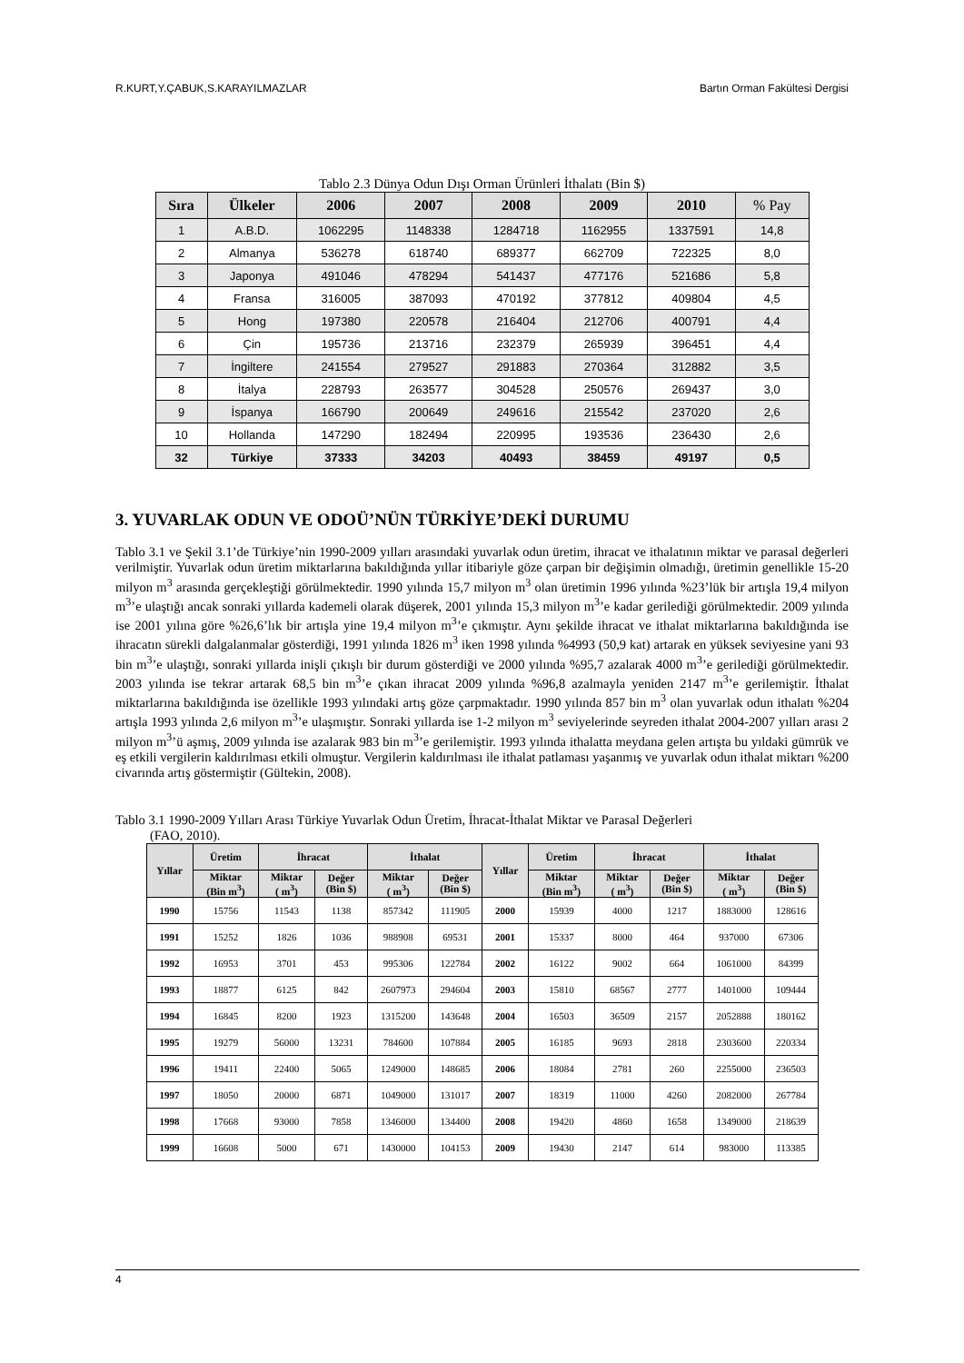R.KURT,Y.ÇABUK,S.KARAYILMAZLAR Bartın Orman Fakültesi Dergisi
Tablo 2.3 Dünya Odun Dışı Orman Ürünleri İthalatı (Bin $)
| Sıra | Ülkeler | 2006 | 2007 | 2008 | 2009 | 2010 | % Pay |
| --- | --- | --- | --- | --- | --- | --- | --- |
| 1 | A.B.D. | 1062295 | 1148338 | 1284718 | 1162955 | 1337591 | 14,8 |
| 2 | Almanya | 536278 | 618740 | 689377 | 662709 | 722325 | 8,0 |
| 3 | Japonya | 491046 | 478294 | 541437 | 477176 | 521686 | 5,8 |
| 4 | Fransa | 316005 | 387093 | 470192 | 377812 | 409804 | 4,5 |
| 5 | Hong | 197380 | 220578 | 216404 | 212706 | 400791 | 4,4 |
| 6 | Çin | 195736 | 213716 | 232379 | 265939 | 396451 | 4,4 |
| 7 | İngiltere | 241554 | 279527 | 291883 | 270364 | 312882 | 3,5 |
| 8 | İtalya | 228793 | 263577 | 304528 | 250576 | 269437 | 3,0 |
| 9 | İspanya | 166790 | 200649 | 249616 | 215542 | 237020 | 2,6 |
| 10 | Hollanda | 147290 | 182494 | 220995 | 193536 | 236430 | 2,6 |
| 32 | Türkiye | 37333 | 34203 | 40493 | 38459 | 49197 | 0,5 |
3. YUVARLAK ODUN VE ODOÜ’NÜN TÜRKİYE’DEKİ DURUMU
Tablo 3.1 ve Şekil 3.1’de Türkiye’nin 1990-2009 yılları arasındaki yuvarlak odun üretim, ihracat ve ithalatının miktar ve parasal değerleri verilmiştir. Yuvarlak odun üretim miktarlarına bakıldığında yıllar itibariyle göze çarpan bir değişimin olmadığı, üretimin genellikle 15-20 milyon m<sup>3</sup> arasında gerçekleştiği görülmektedir. 1990 yılında 15,7 milyon m<sup>3</sup> olan üretimin 1996 yılında %23’lük bir artışla 19,4 milyon m<sup>3</sup>’e ulaştığı ancak sonraki yıllarda kademeli olarak düşerek, 2001 yılında 15,3 milyon m<sup>3</sup>’e kadar gerilediği görülmektedir. 2009 yılında ise 2001 yılına göre %26,6’lık bir artışla yine 19,4 milyon m<sup>3</sup>’e çıkmıştır. Aynı şekilde ihracat ve ithalat miktarlarına bakıldığında ise ihracatın sürekli dalgalanmalar gösterdiği, 1991 yılında 1826 m<sup>3</sup> iken 1998 yılında %4993 (50,9 kat) artarak en yüksek seviyesine yani 93 bin m<sup>3</sup>’e ulaştığı, sonraki yıllarda inişli çıkışlı bir durum gösterdiği ve 2000 yılında %95,7 azalarak 4000 m<sup>3</sup>’e gerilediği görülmektedir. 2003 yılında ise tekrar artarak 68,5 bin m<sup>3</sup>’e çıkan ihracat 2009 yılında %96,8 azalmayla yeniden 2147 m<sup>3</sup>’e gerilemiştir. İthalat miktarlarına bakıldığında ise özellikle 1993 yılındaki artış göze çarpmaktadır. 1990 yılında 857 bin m<sup>3</sup> olan yuvarlak odun ithalatı %204 artışla 1993 yılında 2,6 milyon m<sup>3</sup>’e ulaşmıştır. Sonraki yıllarda ise 1-2 milyon m<sup>3</sup> seviyelerinde seyreden ithalat 2004-2007 yılları arası 2 milyon m<sup>3</sup>’ü aşmış, 2009 yılında ise azalarak 983 bin m<sup>3</sup>’e gerilemiştir. 1993 yılında ithalatta meydana gelen artışta bu yıldaki gümrük ve eş etkili vergilerin kaldırılması etkili olmuştur. Vergilerin kaldırılması ile ithalat patlaması yaşanmış ve yuvarlak odun ithalat miktarı %200 civarında artış göstermiştir (Gültekin, 2008).
Tablo 3.1 1990-2009 Yılları Arası Türkiye Yuvarlak Odun Üretim, İhracat-İthalat Miktar ve Parasal Değerleri
(FAO, 2010).
| Yıllar | Üretim | İhracat | | İthalat | | Yıllar | Üretim | İhracat | | İthalat | |
| --- | --- | --- | --- | --- | --- | --- | --- | --- | --- | --- | --- |
| | Miktar (Bin m<sup>3</sup>) | Miktar ( m<sup>3</sup>) | Değer (Bin $) | Miktar ( m<sup>3</sup>) | Değer (Bin $) | | Miktar (Bin m<sup>3</sup>) | Miktar ( m<sup>3</sup>) | Değer (Bin $) | Miktar ( m<sup>3</sup>) | Değer (Bin $) |
| 1990 | 15756 | 11543 | 1138 | 857342 | 111905 | 2000 | 15939 | 4000 | 1217 | 1883000 | 128616 |
| 1991 | 15252 | 1826 | 1036 | 988908 | 69531 | 2001 | 15337 | 8000 | 464 | 937000 | 67306 |
| 1992 | 16953 | 3701 | 453 | 995306 | 122784 | 2002 | 16122 | 9002 | 664 | 1061000 | 84399 |
| 1993 | 18877 | 6125 | 842 | 2607973 | 294604 | 2003 | 15810 | 68567 | 2777 | 1401000 | 109444 |
| 1994 | 16845 | 8200 | 1923 | 1315200 | 143648 | 2004 | 16503 | 36509 | 2157 | 2052888 | 180162 |
| 1995 | 19279 | 56000 | 13231 | 784600 | 107884 | 2005 | 16185 | 9693 | 2818 | 2303600 | 220334 |
| 1996 | 19411 | 22400 | 5065 | 1249000 | 148685 | 2006 | 18084 | 2781 | 260 | 2255000 | 236503 |
| 1997 | 18050 | 20000 | 6871 | 1049000 | 131017 | 2007 | 18319 | 11000 | 4260 | 2082000 | 267784 |
| 1998 | 17668 | 93000 | 7858 | 1346000 | 134400 | 2008 | 19420 | 4860 | 1658 | 1349000 | 218639 |
| 1999 | 16608 | 5000 | 671 | 1430000 | 104153 | 2009 | 19430 | 2147 | 614 | 983000 | 113385 |
4